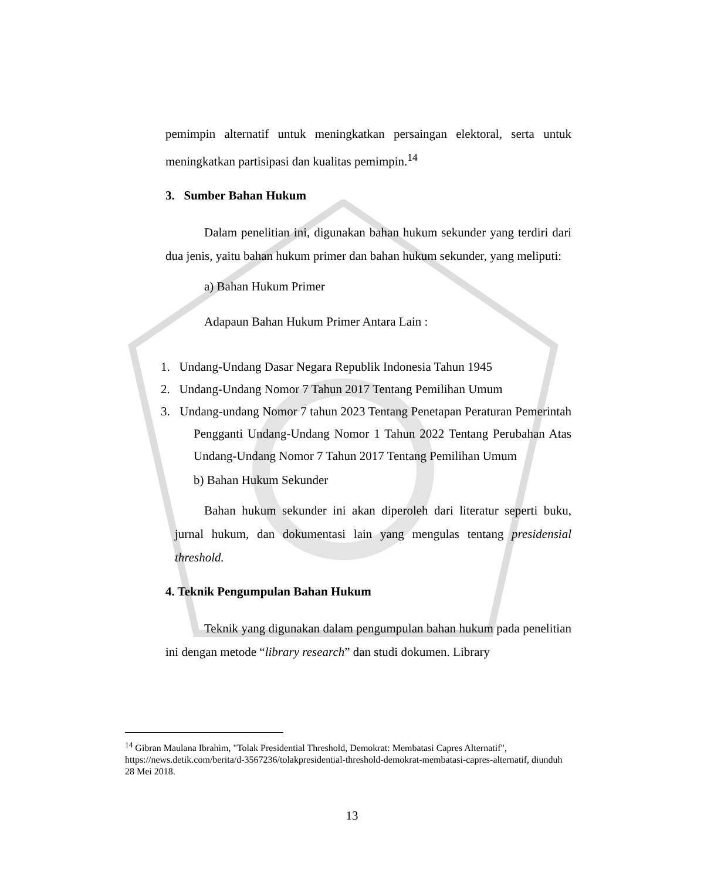pemimpin alternatif untuk meningkatkan persaingan elektoral, serta untuk meningkatkan partisipasi dan kualitas pemimpin.<sup>14</sup>
3. Sumber Bahan Hukum
Dalam penelitian ini, digunakan bahan hukum sekunder yang terdiri dari dua jenis, yaitu bahan hukum primer dan bahan hukum sekunder, yang meliputi:
a) Bahan Hukum Primer
Adapaun Bahan Hukum Primer Antara Lain :
1. Undang-Undang Dasar Negara Republik Indonesia Tahun 1945
2. Undang-Undang Nomor 7 Tahun 2017 Tentang Pemilihan Umum
3. Undang-undang Nomor 7 tahun 2023 Tentang Penetapan Peraturan Pemerintah Pengganti Undang-Undang Nomor 1 Tahun 2022 Tentang Perubahan Atas Undang-Undang Nomor 7 Tahun 2017 Tentang Pemilihan Umum
b) Bahan Hukum Sekunder
Bahan hukum sekunder ini akan diperoleh dari literatur seperti buku, jurnal hukum, dan dokumentasi lain yang mengulas tentang presidensial threshold.
4. Teknik Pengumpulan Bahan Hukum
Teknik yang digunakan dalam pengumpulan bahan hukum pada penelitian ini dengan metode “library research” dan studi dokumen. Library
<sup>14</sup> Gibran Maulana Ibrahim, "Tolak Presidential Threshold, Demokrat: Membatasi Capres Alternatif", https://news.detik.com/berita/d-3567236/tolakpresidential-threshold-demokrat-membatasi-capres-alternatif, diunduh 28 Mei 2018.
13